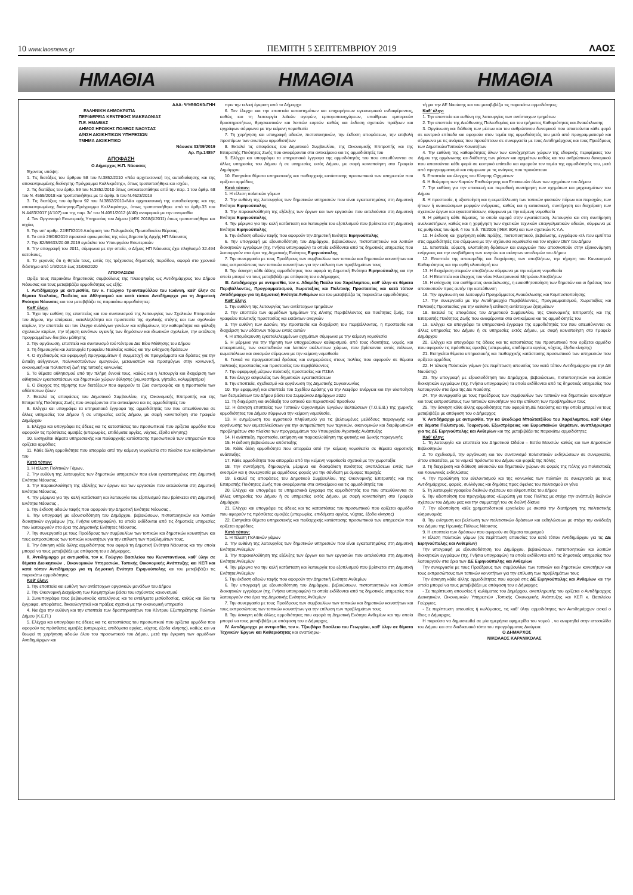10 www.laosnews.gr ΠΕΜΠΤΗ 5 ΣΕΠΤΕΜΒΡΙΟΥ 2019 ΛΑΟΣ
ΗΜΑΘΙΑ ΗΜΑΘΙΑ ΗΜΑΘΙΑ
ΑΔΑ: ΨΥΘ8ΩΚ0-ΓΗΗ
ΕΛΛΗΝΙΚΗ ΔΗΜΟΚΡΑΤΙΑ
ΠΕΡΙΦΕΡΕΙΑ ΚΕΝΤΡΙΚΗΣ ΜΑΚΕΔΟΝΙΑΣ
Π.Ε. ΗΜΑΘΙΑΣ
ΔΗΜΟΣ ΗΡΩΙΚΗΣ ΠΟΛΕΩΣ ΝΑΟΥΣΑΣ
Δ/ΝΣΗ ΔΙΟΙΚΗΤΙΚΩΝ ΥΠΗΡΕΣΙΩΝ
ΤΜΗΜΑ ΔΙΟΙΚΗΤΙΚΟ
Νάουσα 03/09/2019
Αρ. Πρ.14857
ΑΠΟΦΑΣΗ
Ο Δήμαρχος Η.Π. Νάουσας
Έχοντας υπόψη:
1. Τις διατάξεις του άρθρου 58 του Ν.3852/2010 «Νέα αρχιτεκτονική της αυτοδιοίκησης και της αποκεντρωμένης διοίκησης-Πρόγραμμα Καλλικράτης», όπως τροποποιήθηκε και ισχύει,
2. Τις διατάξεις του άρθρ. 59 του Ν.3852/2010 όπως αντικαταστάθηκε από την παρ. 1 του άρθρ. 68 του Ν. 4555/2018 και τροποποιήθηκε με το άρθρ. 5 του Ν.4623/2019
3. Τις διατάξεις του άρθρου 92 του Ν.3852/2010«Νέα αρχιτεκτονική της αυτοδιοίκησης και της αποκεντρωμένης διοίκησης-Πρόγραμμα Καλλικράτης», όπως τροποποιήθηκε από το άρθρ.33 του Ν.4483/2017 (Α'107) και της παρ. 3ε' του Ν.4051/2012 (Α'40) αναφορικά με την αντιμισθία
4. Τον Οργανισμό Εσωτερικής Υπηρεσίας του Δήμου (ΦΕΚ 2018/β/2011) όπως τροποποιήθηκε και ισχύει,
5. Την υπ' αριθμ. 22/ΕΠ/2019 Απόφαση του Πολυμελούς Πρωτοδικείου Βέροιας,
6. Το από 29/08/2019 πρακτικό ορκωμοσίας της νέας Δημοτικής Αρχής ΗΠ Νάουσας
7. Την 82/59633/20.08.2019 εγκύκλιο του Υπουργείου Εσωτερικών
8. Την απογραφή του 2011, σύμφωνα με την οποία, ο Δήμος ΗΠ Νάουσας έχει πληθυσμό 32.494 κατοίκους,
9. Το γεγονός ότι η θητεία τους, εντός της τρέχουσας δημοτικής περιόδου, αφορά στο χρονικό διάστημα από 1/9/2019 έως 31/08/2020
ΑΠΟΦΑΣΙΖΕΙ
Ορίζει τους παρακάτω δημοτικούς συμβούλους της πλειοψηφίας ως Αντιδημάρχους του Δήμου Νάουσας και τους μεταβιβάζει αρμοδιότητες ως εξής:
I. Αντιδήμαρχο με αντιμισθία, τον κ. Γεώργιο Τριανταφύλλου του Ιωάννη, καθ' ύλην σε θέματα Νεολαίας, Παιδείας και Αθλητισμού και κατά τόπον Αντιδήμαρχο για τη Δημοτική Ενότητα Νάουσας και του μεταβιβάζει τις παρακάτω αρμοδιότητες:
Καθ' ύλην:
1. Έχει την ευθύνη της εποπτείας και του συντονισμού της λειτουργίας των Σχολικών Επιτροπών του Δήμου, την επάρκεια, καταλληλότητα και προστασία της σχολικής στέγης και των σχολικών κτιρίων, την εποπτεία και τον έλεγχο συλλόγων γονέων και κηδεμόνων, την καθαριότητα και φύλαξη σχολικών κτιρίων, την τήρηση κανόνων υγιεινής των δημόσιων και ιδιωτικών σχολείων, την εκτέλεση προγραμμάτων δια βίου μάθησης
2. Την οργάνωση, εποπτεία και συντονισμό τού Κέντρου Δια Βίου Μάθησης του Δήμου
3. Τη δημιουργία και λειτουργία Γραφείου Νεολαίας καθώς και την ενίσχυση δράσεων
4. Ο σχεδιασμός και εφαρμογή προγραμμάτων ή συμμετοχή σε προγράμματα και δράσεις για την ένταξη αθίγγανων, παλιννοστούντων ομογενών, μεταναστών και προσφύγων στην κοινωνική, οικονομική και πολιτιστική ζωή της τοπικής κοινωνίας
5. Τα θέματα αθλητισμού υπό την πλήρη έννοιά τους, καθώς και η λειτουργία και διαχείριση των αθλητικών εγκαταστάσεων και δημοτικών χώρων άθλησης (γυμναστήρια, γήπεδα, κολυμβητήριο)
6. Ο έλεγχος της τήρησης των διατάξεων που αφορούν τα ζώα συντροφιάς και η προστασία των αδέσποτων ζώων
7. Εκτελεί τις αποφάσεις του Δημοτικού Συμβουλίου, της Οικονομικής Επιτροπής και της Επιτροπής Ποιότητας Ζωής που αναφέρονται στα αντικείμενα και τις αρμοδιότητές του
8. Ελέγχει και υπογράφει τα υπηρεσιακά έγγραφα της αρμοδιότητάς του που απευθύνονται σε άλλες υπηρεσίες του Δήμου ή σε υπηρεσίες εκτός Δήμου, με σαφή κοινοποίηση στο Γραφείο Δημάρχου
9. Ελέγχει και υπογράφει τις άδειες και τις καταστάσεις του προσωπικού που ορίζεται αρμόδιο που αφορούν τις πρόσθετες αμοιβές (υπερωρίες, επιδόματα αργίας, νύχτας, έξοδα κίνησης)
10. Εισηγείται θέματα υπηρεσιακής και πειθαρχικής κατάστασης προσωπικού των υπηρεσιών που ορίζεται αρμόδιος
11. Κάθε άλλη αρμοδιότητα που απορρέει από την κείμενη νομοθεσία στο πλαίσιο των καθηκόντων του
Κατά τόπον:
1. Η τέλεση Πολιτικών Γάμων,
2. Την ευθύνη της λειτουργίας των δημοτικών υπηρεσιών που είναι εγκατεστημένες στη Δημοτική Ενότητα Νάουσας,
3. Την παρακολούθηση της εξέλιξης των έργων και των εργασιών που εκτελούνται στη Δημοτική Ενότητα Νάουσας,
4. Την μέριμνα για την καλή κατάσταση και λειτουργία του εξοπλισμού που βρίσκεται στη Δημοτική Ενότητα Νάουσας ,
5. Την έκδοση αδειών ταφής που αφορούν την Δημοτική Ενότητα Νάουσας ,
6. Την υπογραφή με εξουσιοδότηση του Δημάρχου, βεβαιώσεων, πιστοποιητικών και λοιπών διοικητικών εγγράφων (πχ. Γνήσια υπογραφών), τα οποία εκδίδονται από τις δημοτικές υπηρεσίες που λειτουργούν στα όρια της Δημοτικής Ενότητας Νάουσας,
7. Την συνεργασία με τους Προέδρους των συμβουλίων των τοπικών και δημοτικών κοινοτήτων και τους εκπροσώπους των τοπικών κοινοτήτων για την επίλυση των προβλημάτων τους,
8. Την άσκηση κάθε άλλης αρμοδιότητας που αφορά τη Δημοτική Ενότητα Νάουσας και την οποία μπορεί να τους μεταβιβάζει με απόφαση του ο Δήμαρχος.
II. Αντιδήμαρχο με αντιμισθία, τον κ. Γεώργιο Βασιλείου του Κωνσταντίνου, καθ' ύλην σε θέματα Διοικητικών , Οικονομικών Υπηρεσιών, Τοπικής Οικονομικής Ανάπτυξης και ΚΕΠ και κατά τόπον Αντιδήμαρχο για τη Δημοτική Ενότητα Ειρηνούπολης και του μεταβιβάζει τις παρακάτω αρμοδιότητες:
Καθ' ύλην:
1. Την εποπτεία και ευθύνη των αντίστοιχων οργανικών μονάδων του Δήμου
2. Την Οικονομική Διαχείριση των Κοιμητηρίων βάσει του ισχύοντος κανονισμού
3. Συνυπογράφει τους βεβαιωτικούς καταλόγους και τα εντάλματα μισθοδοσίας, καθώς και όλα τα έγγραφα, αποφάσεις, δικαιολογητικά και πράξεις σχετικά με την οικονομική υπηρεσία
4. Να έχει την ευθύνη και την εποπτεία των δραστηριοτήτων του Κέντρου Εξυπηρέτησης Πολιτών Δήμου (Κ.Ε.Π.)
5. Ελέγχει και υπογράφει τις άδειες και τις καταστάσεις του προσωπικού που ορίζεται αρμόδιο που αφορούν τις πρόσθετες αμοιβές (υπερωρίες, επιδόματα αργίας, νύχτας, έξοδα κίνησης), καθώς και να θεωρεί τη χορήγηση αδειών όλου του προσωπικού του Δήμου, μετά την έγκριση των αρμόδιων Αντιδημάρχων και
πριν την τελική έγκριση από το Δήμαρχο
6. Τον έλεγχο και την εποπτεία καταστημάτων και επιχειρήσεων υγειονομικού ενδιαφέροντος, καθώς και τη λειτουργία λαϊκών αγορών, εμποροπανηγύρεων, υπαίθριων εμπορικών δραστηριοτήτων, θρησκευτικών και λοιπών εορτών καθώς και έκδοση σχετικών πράξεων και εγγράφων σύμφωνα με την κείμενη νομοθεσία
7. Τη χορήγηση και υπογραφή αδειών, πιστοποιητικών, την έκδοση αποφάσεων, την επιβολή προστίμων των ανωτέρω αρμοδιοτήτων
8. Εκτελεί τις αποφάσεις του Δημοτικού Συμβουλίου, της Οικονομικής Επιτροπής και της Επιτροπής Ποιότητας Ζωής που αναφέρονται στα αντικείμενα και τις αρμοδιότητές του
9. Ελέγχει και υπογράφει τα υπηρεσιακά έγγραφα της αρμοδιότητάς του που απευθύνονται σε άλλες υπηρεσίες του Δήμου ή σε υπηρεσίες εκτός Δήμου, με σαφή κοινοποίηση στο Γραφείο Δημάρχου
10. Εισηγείται θέματα υπηρεσιακής και πειθαρχικής κατάστασης προσωπικού των υπηρεσιών που ορίζεται αρμόδιος
Κατά τόπον:
1. Η τέλεση πολιτικών γάμων
2. Την ευθύνη της λειτουργίας των δημοτικών υπηρεσιών που είναι εγκατεστημένες στη Δημοτική Ενότητα Ειρηνούπολης
3. Την παρακολούθηση της εξέλιξης των έργων και των εργασιών που εκτελούνται στη Δημοτική Ενότητα Ειρηνούπολης
4. Την μέριμνα για την καλή κατάσταση και λειτουργία του εξοπλισμού που βρίσκεται στη Δημοτική Ενότητα Ειρηνούπολης
5. Την έκδοση αδειών ταφής που αφορούν την Δημοτική Ενότητα Ειρηνούπολης
6. Την υπογραφή με εξουσιοδότηση του Δημάρχου, βεβαιώσεων, πιστοποιητικών και λοιπών διοικητικών εγγράφων (πχ. Γνήσια υπογραφών) τα οποία εκδίδονται από τις δημοτικές υπηρεσίες που λειτουργούν στα όρια της Δημοτικής Ενότητας Ειρηνούπολης
7. Την συνεργασία με τους Προέδρους των συμβουλίων των τοπικών και δημοτικών κοινοτήτων και τους εκπροσώπους των τοπικών κοινοτήτων για την επίλυση των προβλημάτων τους
8. Την άσκηση κάθε άλλης αρμοδιότητας που αφορά τη Δημοτική Ενότητα Ειρηνούπολης και την οποία μπορεί να τους μεταβιβάζει με απόφαση του ο Δήμαρχος
III. Αντιδήμαρχο με αντιμισθία, τον κ. Αδαμίδη Παύλο του Χαράλαμπου, καθ' ύλην σε θέματα Περιβάλλοντος, Προγραμματισμού, Χωροταξίας και Πολιτικής Προστασίας και κατά τόπον Αντιδήμαρχο για τη Δημοτική Ενότητα Ανθεμίων και του μεταβιβάζει τις παρακάτω αρμοδιότητες:
Καθ' ύλην:
1. Την ευθύνη της λειτουργίας των αντίστοιχων τμημάτων
2. Την εποπτεία των αρμόδιων τμημάτων της Δ/νσης Περιβάλλοντος και ποιότητας ζωής, του γραφείου πολιτικής προστασίας και εκτάκτων αναγκών
3. Την ευθύνη των Δασών, την προστασία και διαχείριση του περιβάλλοντος, η προστασία και διαχείριση των υδάτινων πόρων εντός αυτών
4. Η απομάκρυνση εγκαταλελειμμένων οχημάτων σύμφωνα με την κείμενη νομοθεσία
5. Η μέριμνα για την τήρηση των υποχρεώσεων καθαρισμού, από τους ιδιοκτήτες, νομείς, και επικαρπωτές, των οικοπεδικών και λοιπών ακάλυπτων χώρων, που βρίσκονται εντός πόλεων, κωμοπόλεων και οικισμών σύμφωνα με την κείμενη νομοθεσία
6. Γενικά να πραγματοποιεί δράσεις και ενημερώσεις στους πολίτες που αφορούν σε θέματα πολιτικής προστασίας και προστασίας του περιβάλλοντος
7. Την εφαρμογή μέτρων πολιτικής προστασίας και ΠΣΕΑ
8. Τον έλεγχο ασφαλείας των δημοτικών εγκαταστάσεων
9. Την εποπτεία, σχεδιασμό και οργάνωση της Δημοτικής Συγκοινωνίας
10. Την εφαρμογή και εποπτεία του Σχεδίου Δράσης για την Αειφόρο Ενέργεια και την υλοποίηση των δεσμεύσεων του Δήμου βάσει του Συμφώνου Δημάρχων 2020
11. Τη διαχείριση και ανάδειξη του αστικού και περιαστικού πρασίνου
12. Η άσκηση εποπτείας των Τοπικών Οργανισμών Εγγείων Βελτιώσεων (Τ.Ο.Ε.Β.) της χωρικής αρμοδιότητας του Δήμου σύμφωνα την κείμενη νομοθεσία,
13. Η ενημέρωση του αγροτικού πληθυσμού για τις βελτιωμένες μεθόδους παραγωγής και οργάνωσης των εκμεταλλεύσεων για την αντιμετώπιση των τεχνικών, οικονομικών και διαρθρωτικών προβλημάτων στο πλαίσιο των προγραμμάτων του Υπουργείου Αγροτικής Ανάπτυξης
14. Η ανάπτυξη, προστασία, εκτίμηση και παρακολούθηση της φυτικής και ζωικής παραγωγής
15. Η έκδοση βεβαιώσεων απόσταξης
16. Κάθε άλλη αρμοδιότητα που απορρέει από την κείμενη νομοθεσία σε θέματα αγροτικής ανάπτυξης
17. Κάθε αρμοδιότητα που απορρέει από την κείμενη νομοθεσία σχετικά με την χωροταξία
18. Την συντήρηση, δημιουργία, μέριμνα και διασφάλιση ποιότητας αναπλάσεων εντός των οικισμών και η συνεργασία με αρμόδιους φορείς για την σύνδεση με όμορες περιοχές
19. Εκτελεί τις αποφάσεις του Δημοτικού Συμβουλίου, της Οικονομικής Επιτροπής και της Επιτροπής Ποιότητας Ζωής που αναφέρονται στα αντικείμενα και τις αρμοδιότητές του
20. Ελέγχει και υπογράφει τα υπηρεσιακά έγγραφα της αρμοδιότητάς του που απευθύνονται σε άλλες υπηρεσίες του Δήμου ή σε υπηρεσίες εκτός Δήμου, με σαφή κοινοποίηση στο Γραφείο Δημάρχου
21. Ελέγχει και υπογράφει τις άδειες και τις καταστάσεις του προσωπικού που ορίζεται αρμόδιο που αφορούν τις πρόσθετες αμοιβές (υπερωρίες, επιδόματα αργίας, νύχτας, έξοδα κίνησης)
22. Εισηγείται θέματα υπηρεσιακής και πειθαρχικής κατάστασης προσωπικού των υπηρεσιών που ορίζεται αρμόδιος
Κατά τόπον:
1. Η Τέλεση Πολιτικών γάμων
2. Την ευθύνη της λειτουργίας των δημοτικών υπηρεσιών που είναι εγκατεστημένες στη Δημοτική Ενότητα Ανθεμίων
3. Την παρακολούθηση της εξέλιξης των έργων και των εργασιών που εκτελούνται στη Δημοτική Ενότητα Ανθεμίων
4. Την μέριμνα για την καλή κατάσταση και λειτουργία του εξοπλισμού που βρίσκεται στη Δημοτική Ενότητα Ανθεμίων
5. Την έκδοση αδειών ταφής που αφορούν την Δημοτική Ενότητα Ανθεμίων
6. Την υπογραφή με εξουσιοδότηση του Δημάρχου, βεβαιώσεων, πιστοποιητικών και λοιπών διοικητικών εγγράφων (πχ. Γνήσια υπογραφών) τα οποία εκδίδονται από τις δημοτικές υπηρεσίες που λειτουργούν στα όρια της Δημοτικής Ενότητας Ανθεμίων
7. Την συνεργασία με τους Προέδρους των συμβουλίων των τοπικών και δημοτικών κοινοτήτων και τους εκπροσώπους των τοπικών κοινοτήτων για την επίλυση των προβλημάτων τους
8. Την άσκηση κάθε άλλης αρμοδιότητας που αφορά τη Δημοτική Ενότητα Ανθεμίων και την οποία μπορεί να τους μεταβιβάζει με απόφαση του ο Δήμαρχος
IV. Αντιδήμαρχο με αντιμισθία, τον κ. Τζουβάρα Βασίλειο του Γεωργίου, καθ' ύλην σε θέματα Τεχνικών Έργων και Καθαριότητας και αναπληρω-
τή για την ΔΕ Ναούσης και του μεταβιβάζει τις παρακάτω αρμοδιότητες:
Καθ' ύλην:
1. Την εποπτεία και ευθύνη της λειτουργίας των αντίστοιχων τμημάτων
2. Την εποπτεία της Διεύθυνσης Πολεοδομίας και του τμήματος Καθαριότητας και Ανακύκλωσης
3. Οργάνωση και διάθεση των μέσων και του ανθρώπινου δυναμικού που απαιτούνται κάθε φορά σε κεντρικό επίπεδο και αφορούν στον τομέα της αρμοδιότητάς του μετά από προγραμματισμό και σύμφωνα με τις ανάγκες που προκύπτουν σε συνεργασία με τους Αντιδημάρχους και τους Προέδρους των Δημοτικών/Τοπικών Κοινοτήτων
4. Την ευθύνη της καθαριότητας όλων των κοινόχρηστων χώρων της εδαφικής περιφέρειας του Δήμου της οργάνωσης και διάθεσης των μέσων και οχημάτων καθώς και του ανθρώπινου δυναμικού που απαιτούνται κάθε φορά σε κεντρικό επίπεδο και αφορούν τον τομέα της αρμοδιότητάς του, μετά από προγραμματισμό και σύμφωνα με τις ανάγκες που προκύπτουν
5. Εποπτεία και έλεγχος του Κίνησης Οχημάτων
6. Η θεώρηση των Καρτών Επιθεώρησης και Επισκευών όλων των οχημάτων του Δήμου
7. Την ευθύνη για την επισκευή και περιοδική συντήρηση των οχημάτων και μηχανημάτων του Δήμου
8. Η προστασία, η αξιοποίηση και η εκμετάλλευση των τοπικών φυσικών πόρων και περιοχών, των ήπιων ή ανανεώσιμων μορφών ενέργειας, καθώς και η κατασκευή, συντήρηση και διαχείριση των σχετικών έργων και εγκαταστάσεων, σύμφωνα με την κείμενη νομοθεσία
9. Η ρύθμιση κάθε θέματος, το οποίο αφορά στην εγκατάσταση, λειτουργία και στη συντήρηση ανελκυστήρων, καθώς και η χορήγηση των σχετικών τεχνικών επαγγελματικών αδειών, σύμφωνα με τις ρυθμίσεις του άρθ. 4 του π.δ. 78/2006 (ΦΕΚ 80Α) και των σχετικών Κ.Υ.Α.
10. Η έκδοση και χορήγηση κάθε πράξης, πιστοποιητικού, βεβαίωσης, εγγράφου κτλ που εμπίπτει στις αρμοδιότητές του σύμφωνα με την ισχύουσα νομοθεσία και τον ισχύον ΟΕΥ του Δήμου
11. Εποπτεία, εύρεση, υλοποίηση δράσεων και ενεργειών που αποσκοπούν στην εξοικονόμηση ενέργειας και την αναβάθμιση των κινητών και ακίνητων υποδομών του Δήμου
12. Εποπτεία της αποκομιδής και διαχείρισης των αποβλήτων, την τήρηση του Κανονισμού Καθαριότητας και την ορθή υλοποίησή του
13. Η διαχείριση στερεών αποβλήτων σύμφωνα με την κείμενη νομοθεσία
14. Η Εποπτεία και έλεγχος του νέου Ηλεκτρονικού Μητρώου Αποβλήτων
15. Η ενίσχυση του αισθήματος ανακύκλωσης, η ευαισθητοποίηση των δημοτών και οι δράσεις που αποσκοπούν προς αυτήν την κατεύθυνση
16. Την οργάνωση και λειτουργία Προγράμματος Ανακύκλωσης και Κομποστοποίησης
17. Την συνεργασία με την Αντιδημαρχία Περιβάλλοντος, Προγραμματισμού, Χωροταξίας και Πολιτικής Προστασίας για την καθολική επίλυση αντίστοιχων ζητημάτων
18. Εκτελεί τις αποφάσεις του Δημοτικού Συμβουλίου, της Οικονομικής Επιτροπής και της Επιτροπής Ποιότητας Ζωής που αναφέρονται στα αντικείμενα και τις αρμοδιότητές του
19. Ελέγχει και υπογράφει τα υπηρεσιακά έγγραφα της αρμοδιότητάς του που απευθύνονται σε άλλες υπηρεσίες του Δήμου ή σε υπηρεσίες εκτός Δήμου, με σαφή κοινοποίηση στο Γραφείο Δημάρχου
20. Ελέγχει και υπογράφει τις άδειες και τις καταστάσεις του προσωπικού που ορίζεται αρμόδιο που αφορούν τις πρόσθετες αμοιβές (υπερωρίες, επιδόματα αργίας, νύχτας, έξοδα κίνησης)
21. Εισηγείται θέματα υπηρεσιακής και πειθαρχικής κατάστασης προσωπικού των υπηρεσιών που ορίζεται αρμόδιος
22. Η τέλεση Πολιτικών γάμων (σε περίπτωση απουσίας του κατά τόπον Αντιδημάρχου για την ΔΕ Ναούσης)
23. Την υπογραφή με εξουσιοδότηση του Δημάρχου, βεβαιώσεων, πιστοποιητικών και λοιπών διοικητικών εγγράφων (πχ. Γνήσια υπογραφών) τα οποία εκδίδονται από τις δημοτικές υπηρεσίες που λειτουργούν στα όρια της ΔΕ Ναούσης
24. Την συνεργασία με τους Προέδρους των συμβουλίων των τοπικών και δημοτικών κοινοτήτων και τους εκπροσώπους των τοπικών κοινοτήτων για την επίλυση των προβλημάτων τους
25. Την άσκηση κάθε άλλης αρμοδιότητας που αφορά τη ΔΕ Ναούσης και την οποία μπορεί να τους μεταβιβάζει με απόφαση του ο Δήμαρχος
V. Αντιδήμαρχο με αντιμισθία, την κα Θεοδώρα Μπαλτατζίδου του Χαράλαμπου, καθ' ύλην σε θέματα Πολιτισμού, Τουρισμού, Εξωστρέφειας και Ευρωπαϊκών Θεμάτων, αναπληρώτρια για τις ΔΕ Ειρηνούπολης και Ανθεμίων και της μεταβιβάζει τις παρακάτω αρμοδιότητες
Καθ' ύλην:
1. Τη λειτουργία και εποπτεία του Δημοτικού Ωδείου – Εστία Μουσών καθώς και των Δημοτικών Βιβλιοθηκών
2. Το σχεδιασμό, την οργάνωση και τον συντονισμό πολιτιστικών εκδηλώσεων σε συνεργασία, όπου απαιτείται, με τα νομικά πρόσωπα του Δήμου και φορείς της πόλης
3. Τη διαχείριση και διάθεση αιθουσών και δημοτικών χώρων σε φορείς της πόλης για Πολιτιστικές και Κοινωνικές εκδηλώσεις
4. Την προώθηση του εθελοντισμού και της κοινωνίας των πολιτών σε συνεργασία με τους Αντιδημάρχους, φορείς, συλλόγους και δημότες προς όφελος του πολιτισμού εν γένει
5. Τη λειτουργία γραφείου διεθνών σχέσεων και εθιμοτυπίας του Δήμου
6. Την αξιοποίηση του προγράμματος «Ευρώπη για τους Πολίτες με στόχο την ανάπτυξη διεθνών σχέσεων του Δήμου μας και την συμμετοχή του σε διεθνή δίκτυα
7. Την αξιοποίηση κάθε χρηματοδοτικού εργαλείου με σκοπό την διατήρηση της πολιτιστικής κληρονομιάς
8. Την ενίσχυση και βελτίωση των πολιτιστικών δράσεων και εκδηλώσεων με στόχο την ανάδειξη του Δήμου της Ηρωικής Πόλεως Νάουσας
9. Η εποπτεία των δράσεων που αφορούν σε θέματα τουρισμού
Η τέλεση Πολιτικών γάμων (σε περίπτωση απουσίας του κατά τόπον Αντιδημάρχου για τις ΔΕ Ειρηνούπολης και Ανθεμίων)
Την υπογραφή με εξουσιοδότηση του Δημάρχου, βεβαιώσεων, πιστοποιητικών και λοιπών διοικητικών εγγράφων (πχ. Γνήσια υπογραφών) τα οποία εκδίδονται από τις δημοτικές υπηρεσίες που λειτουργούν στα όρια των ΔΕ Ειρηνούπολης και Ανθεμίων
Την συνεργασία με τους Προέδρους των συμβουλίων των τοπικών και δημοτικών κοινοτήτων και τους εκπροσώπους των τοπικών κοινοτήτων για την επίλυση των προβλημάτων τους
Την άσκηση κάθε άλλης αρμοδιότητας που αφορά στις ΔΕ Ειρηνούπολης και Ανθεμίων και την οποία μπορεί να τους μεταβιβάζει με απόφαση του ο Δήμαρχος
- Σε περίπτωση απουσίας ή κωλύματος του Δημάρχου, αναπληρωτής του ορίζεται ο Αντιδήμαρχος Διοικητικών, Οικονομικών Υπηρεσιών ,Τοπικής Οικονομικής Ανάπτυξης και ΚΕΠ κ. Βασιλείου Γεώργιος.
- Σε περίπτωση απουσίας ή κωλύματος, τις καθ' ύλην αρμοδιότητες των Αντιδημάρχων ασκεί ο ίδιος ο Δήμαρχος.
Η παρούσα να δημοσιευθεί σε μία ημερήσια εφημερίδα του νομού , να αναρτηθεί στην ιστοσελίδα του Δήμου και στο διαδικτυακό τόπο του προγράμματος Διαύγεια.
Ο ΔΗΜΑΡΧΟΣ
ΝΙΚΟΛΑΟΣ ΚΑΡΑΝΙΚΟΛΑΣ